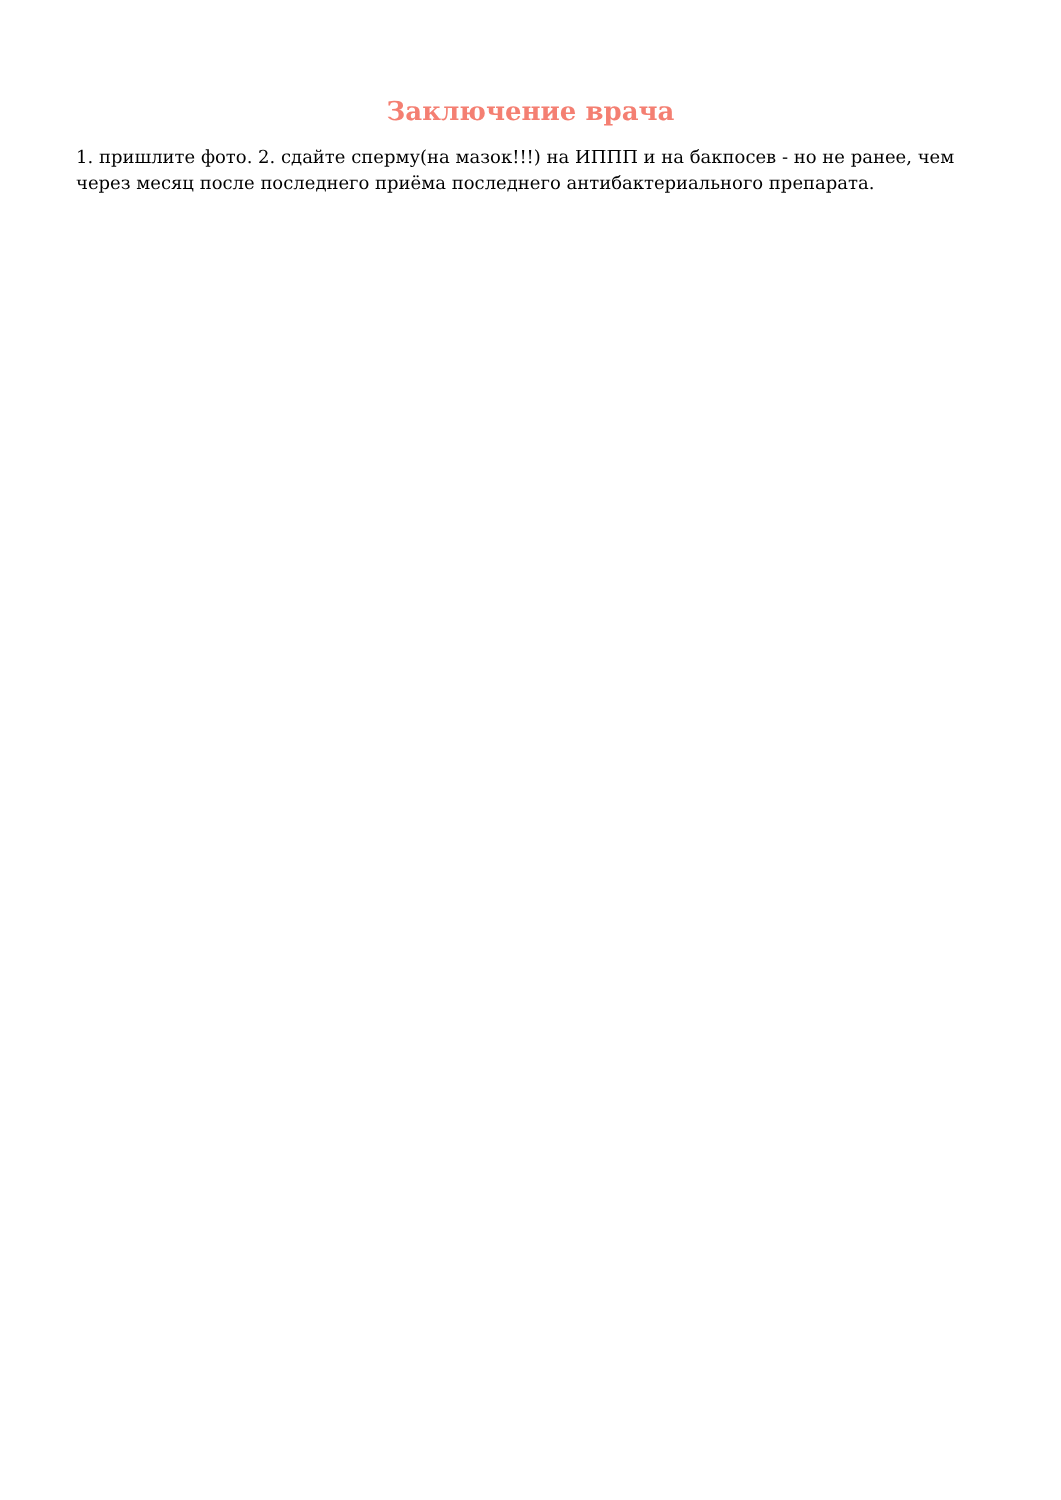Заключение врача
1. пришлите фото. 2. сдайте сперму(на мазок!!!) на ИППП и на бакпосев - но не ранее, чем через месяц после последнего приёма последнего антибактериального препарата.